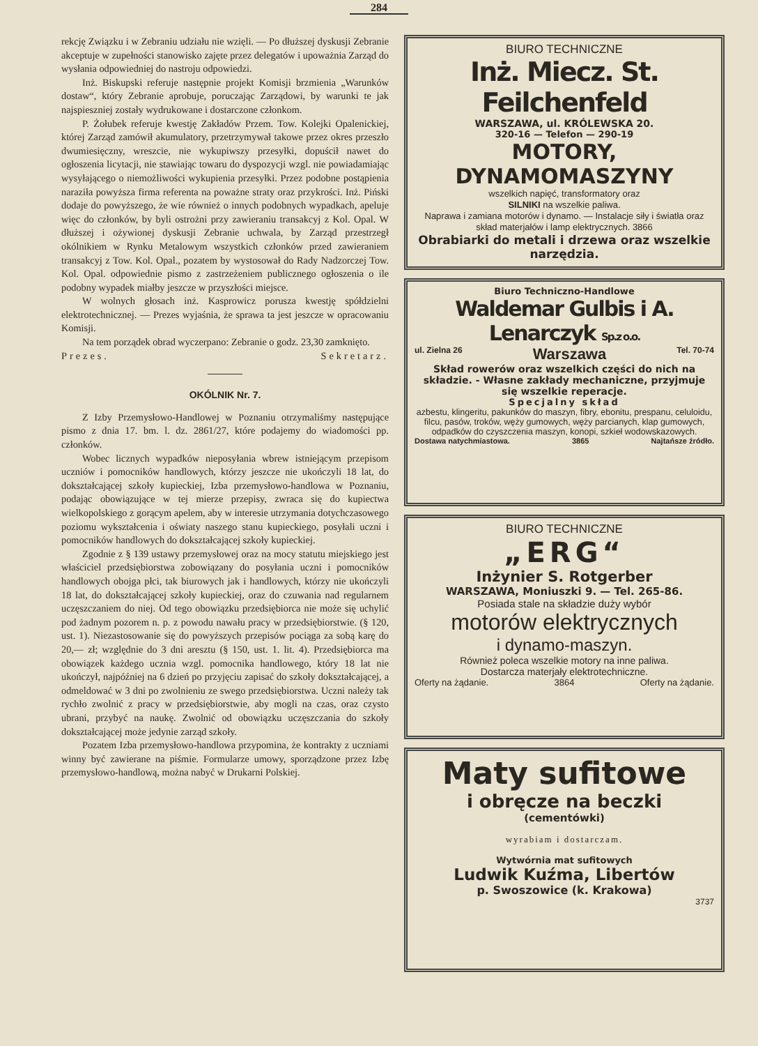284
rekcję Związku i w Zebraniu udziału nie wzięli. — Po dłuższej dyskusji Zebranie akceptuje w zupełności stanowisko zajęte przez delegatów i upoważnia Zarząd do wysłania odpowiedniej do nastroju odpowiedzi.
Inż. Biskupski referuje następnie projekt Komisji brzmienia „Warunków dostaw“, który Zebranie aprobuje, poruczając Zarządowi, by warunki te jak najspieszniej zostały wydrukowane i dostarczone członkom.
P. Żołubek referuje kwestję Zakładów Przem. Tow. Kolejki Opalenickiej, której Zarząd zamówił akumulatory, przetrzymywał takowe przez okres przeszło dwumiesięczny, wreszcie, nie wykupiwszy przesyłki, dopuścił nawet do ogłoszenia licytacji, nie stawiając towaru do dyspozycji wzgl. nie powiadamiając wysyłającego o niemożliwości wykupienia przesyłki. Przez podobne postąpienia naraziła powyższa firma referenta na poważne straty oraz przykrości. Inż. Piński dodaje do powyższego, że wie również o innych podobnych wypadkach, apeluje więc do członków, by byli ostrożni przy zawieraniu transakcyj z Kol. Opal. W dłuższej i ożywionej dyskusji Zebranie uchwala, by Zarząd przestrzegł okólnikiem w Rynku Metalowym wszystkich członków przed zawieraniem transakcyj z Tow. Kol. Opal., pozatem by wystosował do Rady Nadzorczej Tow. Kol. Opal. odpowiednie pismo z zastrzeżeniem publicznego ogłoszenia o ile podobny wypadek miałby jeszcze w przyszłości miejsce.
W wolnych głosach inż. Kasprowicz porusza kwestję spółdzielni elektrotechnicznej. — Prezes wyjaśnia, że sprawa ta jest jeszcze w opracowaniu Komisji.
Na tem porządek obrad wyczerpano: Zebranie o godz. 23,30 zamknięto.
Prezes. Sekretarz.
OKÓLNIK Nr. 7.
Z Izby Przemysłowo-Handlowej w Poznaniu otrzymaliśmy następujące pismo z dnia 17. bm. l. dz. 2861/27, które podajemy do wiadomości pp. członków.
Wobec licznych wypadków nieposyłania wbrew istniejącym przepisom uczniów i pomocników handlowych, którzy jeszcze nie ukończyli 18 lat, do dokształcającej szkoły kupieckiej, Izba przemysłowo-handlowa w Poznaniu, podając obowiązujące w tej mierze przepisy, zwraca się do kupiectwa wielkopolskiego z gorącym apelem, aby w interesie utrzymania dotychczasowego poziomu wykształcenia i oświaty naszego stanu kupieckiego, posyłali uczni i pomocników handlowych do dokształcającej szkoły kupieckiej.
Zgodnie z § 139 ustawy przemysłowej oraz na mocy statutu miejskiego jest właściciel przedsiębiorstwa zobowiązany do posyłania uczni i pomocników handlowych obojga płci, tak biurowych jak i handlowych, którzy nie ukończyli 18 lat, do dokształcającej szkoły kupieckiej, oraz do czuwania nad regularnem uczęszczaniem do niej. Od tego obowiązku przedsiębiorca nie może się uchylić pod żadnym pozorem n. p. z powodu nawału pracy w przedsiębiorstwie. (§ 120, ust. 1). Niezastosowanie się do powyższych przepisów pociąga za sobą karę do 20,— zł; względnie do 3 dni aresztu (§ 150, ust. 1. lit. 4). Przedsiębiorca ma obowiązek każdego ucznia wzgl. pomocnika handlowego, który 18 lat nie ukończył, najpóźniej na 6 dzień po przyjęciu zapisać do szkoły dokształcającej, a odmeldować w 3 dni po zwolnieniu ze swego przedsiębiorstwa. Uczni należy tak rychło zwolnić z pracy w przedsiębiorstwie, aby mogli na czas, oraz czysto ubrani, przybyć na naukę. Zwolnić od obowiązku uczęszczania do szkoły dokształcającej może jedynie zarząd szkoły.
Pozatem Izba przemysłowo-handlowa przypomina, że kontrakty z uczniami winny być zawierane na piśmie. Formularze umowy, sporządzone przez Izbę przemysłowo-handlową, można nabyć w Drukarni Polskiej.
BIURO TECHNICZNE
Inż. Miecz. St. Feilchenfeld
WARSZAWA, ul. KRÓLEWSKA 20.
320-16 — Telefon — 290-19
MOTORY, DYNAMOMASZYNY
wszelkich napięć, transformatory oraz
SILNIKI na wszelkie paliwa.
Naprawa i zamiana motorów i dynamo. — Instalacje siły i światła oraz skład materjałów i lamp elektrycznych. 3866
Obrabiarki do metali i drzewa oraz wszelkie narzędzia.
Biuro Techniczno-Handlowe
Waldemar Gulbis i A. Lenarczyk Sp.z o.o.
ul. Zielna 26 Warszawa Tel. 70-74
Skład rowerów oraz wszelkich części do nich na składzie. - Własne zakłady mechaniczne, przyjmuje się wszelkie reperacje.
Specjalny skład
azbestu, klingeritu, pakunków do maszyn, fibry, ebonitu, prespanu, celuloidu, filcu, pasów, troków, węży gumowych, węży parcianych, klap gumowych, odpadków do czyszczenia maszyn, konopi, szkieł wodowskazowych.
Dostawa natychmiastowa. 3865 Najtańsze źródło.
BIURO TECHNICZNE
„ERG“
Inżynier S. Rotgerber
WARSZAWA, Moniuszki 9. — Tel. 265-86.
Posiada stale na składzie duży wybór
motorów elektrycznych
i dynamo-maszyn.
Również poleca wszelkie motory na inne paliwa.
Dostarcza materjały elektrotechniczne.
Oferty na żądanie. 3864 Oferty na żądanie.
Maty sufitowe
i obręcze na beczki
(cementówki)
wyrabiam i dostarczam.
Wytwórnia mat sufitowych
Ludwik Kuźma, Libertów
p. Swoszowice (k. Krakowa)
3737